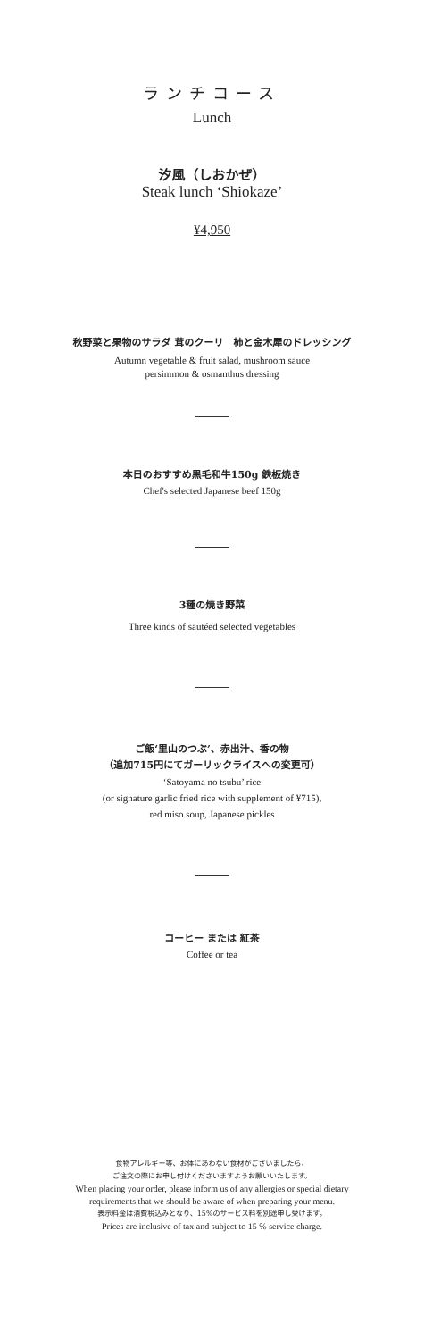ランチコース
Lunch
汐風（しおかぜ）
Steak lunch ‘Shiokaze’
¥4,950
秋野菜と果物のサラダ 茸のクーリ　柿と金木犀のドレッシング
Autumn vegetable & fruit salad, mushroom sauce
persimmon & osmanthus dressing
本日のおすすめ黒毛和牛150g 鉄板焼き
Chef's selected Japanese beef 150g
3種の焼き野菜
Three kinds of sautéed selected vegetables
ご飯‘里山のつぶ’、赤出汁、香の物
（追加715円にてガーリックライスへの変更可）
‘Satoyama no tsubu’ rice
(or signature garlic fried rice with supplement of ¥715),
red miso soup, Japanese pickles
コーヒー または 紅茶
Coffee or tea
食物アレルギー等、お体にあわない食材がございましたら、
ご注文の際にお申し付けくださいますようお願いいたします。
When placing your order, please inform us of any allergies or special dietary
requirements that we should be aware of when preparing your menu.
表示料金は消費税込みとなり、15%のサービス料を別途申し受けます。
Prices are inclusive of tax and subject to 15 % service charge.